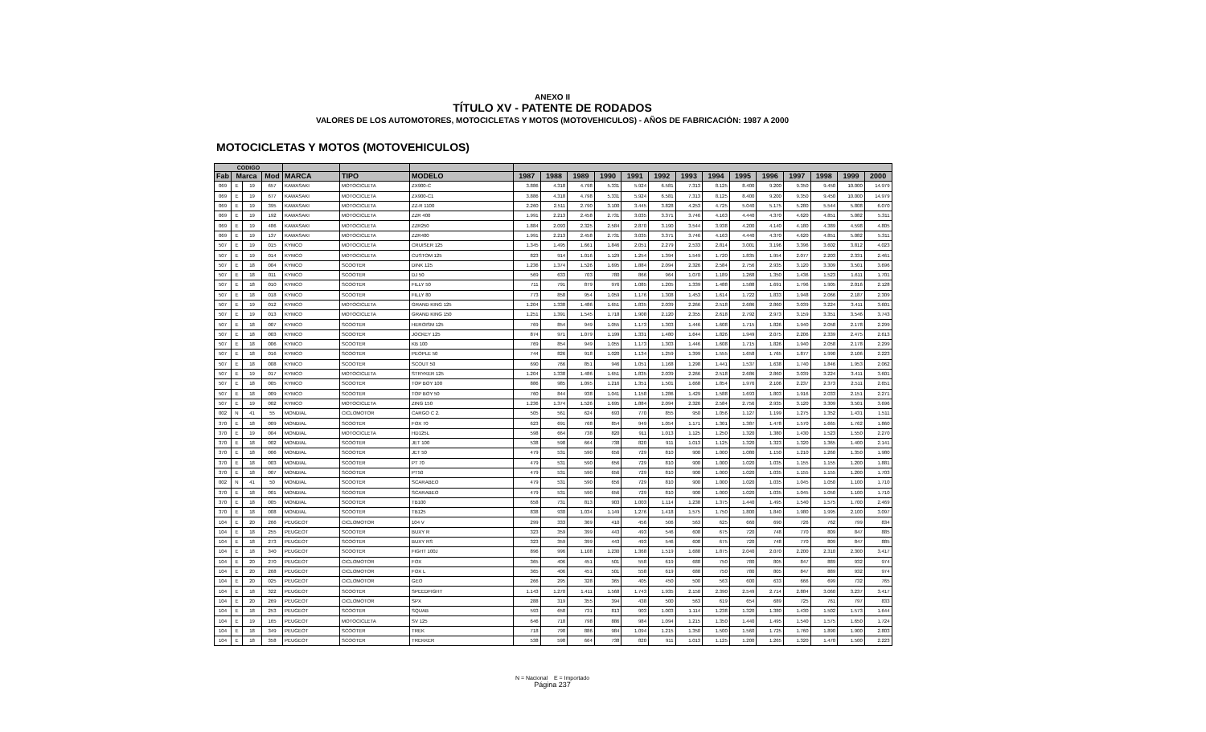ANEXO II
TÍTULO XV - PATENTE DE RODADOS
VALORES DE LOS AUTOMOTORES, MOTOCICLETAS Y MOTOS (MOTOVEHICULOS) - AÑOS DE FABRICACIÓN: 1987 A 2000
MOTOCICLETAS Y MOTOS (MOTOVEHICULOS)
| CODIGO | | | | | | | | | | | | | | | | | | | | |
| --- | --- | --- | --- | --- | --- | --- | --- | --- | --- | --- | --- | --- | --- | --- | --- | --- | --- | --- | --- | --- |
| Fab | Marca | | Mod | MARCA | TIPO | MODELO | 1987 | 1988 | 1989 | 1990 | 1991 | 1992 | 1993 | 1994 | 1995 | 1996 | 1997 | 1998 | 1999 | 2000 |
| 069 | E | 19 | 657 | KAWASAKI | MOTOCICLETA | ZX900-C | 3.886 | 4.318 | 4.798 | 5.331 | 5.924 | 6.581 | 7.313 | 8.125 | 8.400 | 9.200 | 9.350 | 9.450 | 10.000 | 14.979 |
| 069 | E | 19 | 677 | KAWASAKI | MOTOCICLETA | ZX900-C1 | 3.886 | 4.318 | 4.798 | 5.331 | 5.924 | 6.581 | 7.313 | 8.125 | 8.400 | 9.200 | 9.350 | 9.450 | 10.000 | 14.979 |
| 069 | E | 19 | 395 | KAWASAKI | MOTOCICLETA | ZZ-R 1100 | 2.260 | 2.511 | 2.790 | 3.100 | 3.445 | 3.828 | 4.253 | 4.725 | 5.040 | 5.175 | 5.280 | 5.544 | 5.808 | 6.070 |
| 069 | E | 19 | 192 | KAWASAKI | MOTOCICLETA | ZZR 400 | 1.991 | 2.213 | 2.458 | 2.731 | 3.035 | 3.371 | 3.746 | 4.163 | 4.440 | 4.370 | 4.620 | 4.851 | 5.082 | 5.311 |
| 069 | E | 19 | 486 | KAWASAKI | MOTOCICLETA | ZZR250 | 1.884 | 2.093 | 2.325 | 2.584 | 2.870 | 3.190 | 3.544 | 3.938 | 4.200 | 4.140 | 4.180 | 4.389 | 4.598 | 4.805 |
| 069 | E | 19 | 137 | KAWASAKI | MOTOCICLETA | ZZR400 | 1.991 | 2.213 | 2.458 | 2.731 | 3.035 | 3.371 | 3.746 | 4.163 | 4.440 | 4.370 | 4.620 | 4.851 | 5.082 | 5.311 |
| 507 | E | 19 | 015 | KYMCO | MOTOCICLETA | CRUISER 125 | 1.345 | 1.495 | 1.661 | 1.846 | 2.051 | 2.279 | 2.533 | 2.814 | 3.001 | 3.196 | 3.396 | 3.602 | 3.812 | 4.023 |
| 507 | E | 19 | 014 | KYMCO | MOTOCICLETA | CUSTOM 125 | 823 | 914 | 1.016 | 1.129 | 1.254 | 1.394 | 1.549 | 1.720 | 1.835 | 1.954 | 2.077 | 2.203 | 2.331 | 2.461 |
| 507 | E | 18 | 004 | KYMCO | SCOOTER | DINK 125 | 1.236 | 1.374 | 1.526 | 1.695 | 1.884 | 2.094 | 2.326 | 2.584 | 2.756 | 2.935 | 3.120 | 3.309 | 3.501 | 3.696 |
| 507 | E | 18 | 011 | KYMCO | SCOOTER | DJ 50 | 569 | 633 | 703 | 780 | 866 | 964 | 1.070 | 1.189 | 1.268 | 1.350 | 1.436 | 1.523 | 1.611 | 1.701 |
| 507 | E | 18 | 010 | KYMCO | SCOOTER | FILLY 50 | 711 | 791 | 879 | 976 | 1.085 | 1.205 | 1.339 | 1.488 | 1.588 | 1.691 | 1.796 | 1.905 | 2.016 | 2.128 |
| 507 | E | 18 | 018 | KYMCO | SCOOTER | FILLY 80 | 773 | 858 | 954 | 1.059 | 1.176 | 1.308 | 1.453 | 1.614 | 1.722 | 1.833 | 1.948 | 2.066 | 2.187 | 2.309 |
| 507 | E | 19 | 012 | KYMCO | MOTOCICLETA | GRAND KING 125 | 1.204 | 1.338 | 1.486 | 1.651 | 1.835 | 2.039 | 2.266 | 2.518 | 2.686 | 2.860 | 3.039 | 3.224 | 3.411 | 3.601 |
| 507 | E | 19 | 013 | KYMCO | MOTOCICLETA | GRAND KING 150 | 1.251 | 1.391 | 1.545 | 1.718 | 1.908 | 2.120 | 2.355 | 2.618 | 2.792 | 2.973 | 3.159 | 3.351 | 3.546 | 3.743 |
| 507 | E | 18 | 007 | KYMCO | SCOOTER | HEROISM 125 | 769 | 854 | 949 | 1.055 | 1.173 | 1.303 | 1.446 | 1.608 | 1.715 | 1.826 | 1.940 | 2.058 | 2.178 | 2.299 |
| 507 | E | 18 | 003 | KYMCO | SCOOTER | JOCKEY 125 | 874 | 971 | 1.079 | 1.199 | 1.331 | 1.480 | 1.644 | 1.826 | 1.949 | 2.075 | 2.206 | 2.339 | 2.475 | 2.613 |
| 507 | E | 18 | 006 | KYMCO | SCOOTER | KB 100 | 769 | 854 | 949 | 1.055 | 1.173 | 1.303 | 1.446 | 1.608 | 1.715 | 1.826 | 1.940 | 2.058 | 2.178 | 2.299 |
| 507 | E | 18 | 016 | KYMCO | SCOOTER | PEOPLE 50 | 744 | 826 | 918 | 1.020 | 1.134 | 1.259 | 1.399 | 1.555 | 1.658 | 1.765 | 1.877 | 1.990 | 2.106 | 2.223 |
| 507 | E | 18 | 008 | KYMCO | SCOOTER | SCOUT 50 | 690 | 766 | 851 | 946 | 1.051 | 1.168 | 1.298 | 1.441 | 1.537 | 1.638 | 1.740 | 1.846 | 1.953 | 2.062 |
| 507 | E | 19 | 017 | KYMCO | MOTOCICLETA | STRYKER 125 | 1.204 | 1.338 | 1.486 | 1.651 | 1.835 | 2.039 | 2.266 | 2.518 | 2.686 | 2.860 | 3.039 | 3.224 | 3.411 | 3.601 |
| 507 | E | 18 | 005 | KYMCO | SCOOTER | TOP BOY 100 | 886 | 985 | 1.095 | 1.216 | 1.351 | 1.501 | 1.668 | 1.854 | 1.976 | 2.106 | 2.237 | 2.373 | 2.511 | 2.651 |
| 507 | E | 18 | 009 | KYMCO | SCOOTER | TOP BOY 50 | 760 | 844 | 938 | 1.041 | 1.158 | 1.286 | 1.429 | 1.588 | 1.693 | 1.803 | 1.916 | 2.033 | 2.151 | 2.271 |
| 507 | E | 19 | 002 | KYMCO | MOTOCICLETA | ZING 150 | 1.236 | 1.374 | 1.526 | 1.695 | 1.884 | 2.094 | 2.326 | 2.584 | 2.756 | 2.935 | 3.120 | 3.309 | 3.501 | 3.696 |
| 002 | N | 41 | 55 | MONDIAL | CICLOMOTOR | CARGO C 2. | 505 | 561 | 624 | 693 | 770 | 855 | 950 | 1.056 | 1.127 | 1.199 | 1.275 | 1.352 | 1.431 | 1.511 |
| 370 | E | 18 | 009 | MONDIAL | SCOOTER | FOX 70 | 623 | 691 | 768 | 854 | 949 | 1.054 | 1.171 | 1.301 | 1.387 | 1.478 | 1.570 | 1.665 | 1.762 | 1.860 |
| 370 | E | 19 | 004 | MONDIAL | MOTOCICLETA | HD125L | 598 | 664 | 738 | 820 | 911 | 1.013 | 1.125 | 1.250 | 1.320 | 1.380 | 1.430 | 1.523 | 1.550 | 2.270 |
| 370 | E | 18 | 002 | MONDIAL | SCOOTER | JET 100 | 538 | 598 | 664 | 738 | 820 | 911 | 1.013 | 1.125 | 1.320 | 1.323 | 1.320 | 1.365 | 1.400 | 2.141 |
| 370 | E | 18 | 006 | MONDIAL | SCOOTER | JET 50 | 479 | 531 | 590 | 656 | 729 | 810 | 900 | 1.000 | 1.080 | 1.150 | 1.210 | 1.260 | 1.350 | 1.980 |
| 370 | E | 18 | 003 | MONDIAL | SCOOTER | PT 70 | 479 | 531 | 590 | 656 | 729 | 810 | 900 | 1.000 | 1.020 | 1.035 | 1.155 | 1.155 | 1.200 | 1.881 |
| 370 | E | 18 | 007 | MONDIAL | SCOOTER | PT50 | 479 | 531 | 590 | 656 | 729 | 810 | 900 | 1.000 | 1.020 | 1.035 | 1.155 | 1.155 | 1.200 | 1.703 |
| 002 | N | 41 | 50 | MONDIAL | SCOOTER | SCARABEO | 479 | 531 | 590 | 656 | 729 | 810 | 900 | 1.000 | 1.020 | 1.035 | 1.045 | 1.050 | 1.100 | 1.710 |
| 370 | E | 18 | 001 | MONDIAL | SCOOTER | SCARABEO | 479 | 531 | 590 | 656 | 729 | 810 | 900 | 1.000 | 1.020 | 1.035 | 1.045 | 1.050 | 1.100 | 1.710 |
| 370 | E | 18 | 005 | MONDIAL | SCOOTER | TB100 | 658 | 731 | 813 | 903 | 1.003 | 1.114 | 1.238 | 1.375 | 1.440 | 1.495 | 1.540 | 1.575 | 1.700 | 2.469 |
| 370 | E | 18 | 008 | MONDIAL | SCOOTER | TB125 | 838 | 930 | 1.034 | 1.149 | 1.276 | 1.418 | 1.575 | 1.750 | 1.800 | 1.840 | 1.980 | 1.995 | 2.100 | 3.097 |
| 104 | E | 20 | 266 | PEUGEOT | CICLOMOTOR | 104 V | 299 | 333 | 369 | 410 | 456 | 506 | 563 | 625 | 660 | 690 | 726 | 762 | 799 | 834 |
| 104 | E | 18 | 255 | PEUGEOT | SCOOTER | BUXY R | 323 | 359 | 399 | 443 | 493 | 546 | 608 | 675 | 720 | 748 | 770 | 809 | 847 | 885 |
| 104 | E | 18 | 273 | PEUGEOT | SCOOTER | BUXY RS | 323 | 359 | 399 | 443 | 493 | 546 | 608 | 675 | 720 | 748 | 770 | 809 | 847 | 885 |
| 104 | E | 18 | 340 | PEUGEOT | SCOOTER | FIGHT 100J | 896 | 996 | 1.108 | 1.230 | 1.368 | 1.519 | 1.688 | 1.875 | 2.040 | 2.070 | 2.200 | 2.310 | 2.300 | 3.417 |
| 104 | E | 20 | 270 | PEUGEOT | CICLOMOTOR | FOX | 365 | 406 | 451 | 501 | 558 | 619 | 688 | 750 | 780 | 805 | 847 | 889 | 932 | 974 |
| 104 | E | 20 | 268 | PEUGEOT | CICLOMOTOR | FOX L | 365 | 406 | 451 | 501 | 558 | 619 | 688 | 750 | 780 | 805 | 847 | 889 | 932 | 974 |
| 104 | E | 20 | 025 | PEUGEOT | CICLOMOTOR | GEO | 266 | 295 | 328 | 365 | 405 | 450 | 500 | 563 | 600 | 633 | 666 | 699 | 732 | 765 |
| 104 | E | 18 | 322 | PEUGEOT | SCOOTER | SPEEDFIGHT | 1.143 | 1.270 | 1.411 | 1.568 | 1.743 | 1.935 | 2.150 | 2.390 | 2.549 | 2.714 | 2.884 | 3.060 | 3.237 | 3.417 |
| 104 | E | 20 | 269 | PEUGEOT | CICLOMOTOR | SPX | 288 | 319 | 355 | 394 | 438 | 500 | 563 | 619 | 654 | 689 | 725 | 761 | 797 | 833 |
| 104 | E | 18 | 253 | PEUGEOT | SCOOTER | SQUAB | 593 | 658 | 731 | 813 | 903 | 1.003 | 1.114 | 1.238 | 1.320 | 1.380 | 1.430 | 1.502 | 1.573 | 1.644 |
| 104 | E | 19 | 165 | PEUGEOT | MOTOCICLETA | SV 125 | 646 | 718 | 798 | 886 | 984 | 1.094 | 1.215 | 1.350 | 1.440 | 1.495 | 1.540 | 1.575 | 1.650 | 1.724 |
| 104 | E | 18 | 349 | PEUGEOT | SCOOTER | TREK | 718 | 798 | 886 | 984 | 1.094 | 1.215 | 1.350 | 1.500 | 1.560 | 1.725 | 1.760 | 1.890 | 1.900 | 2.803 |
| 104 | E | 18 | 358 | PEUGEOT | SCOOTER | TREKKER | 538 | 598 | 664 | 738 | 820 | 911 | 1.013 | 1.125 | 1.200 | 1.265 | 1.320 | 1.470 | 1.500 | 2.223 |
N = Nacional E = Importado
Página 237